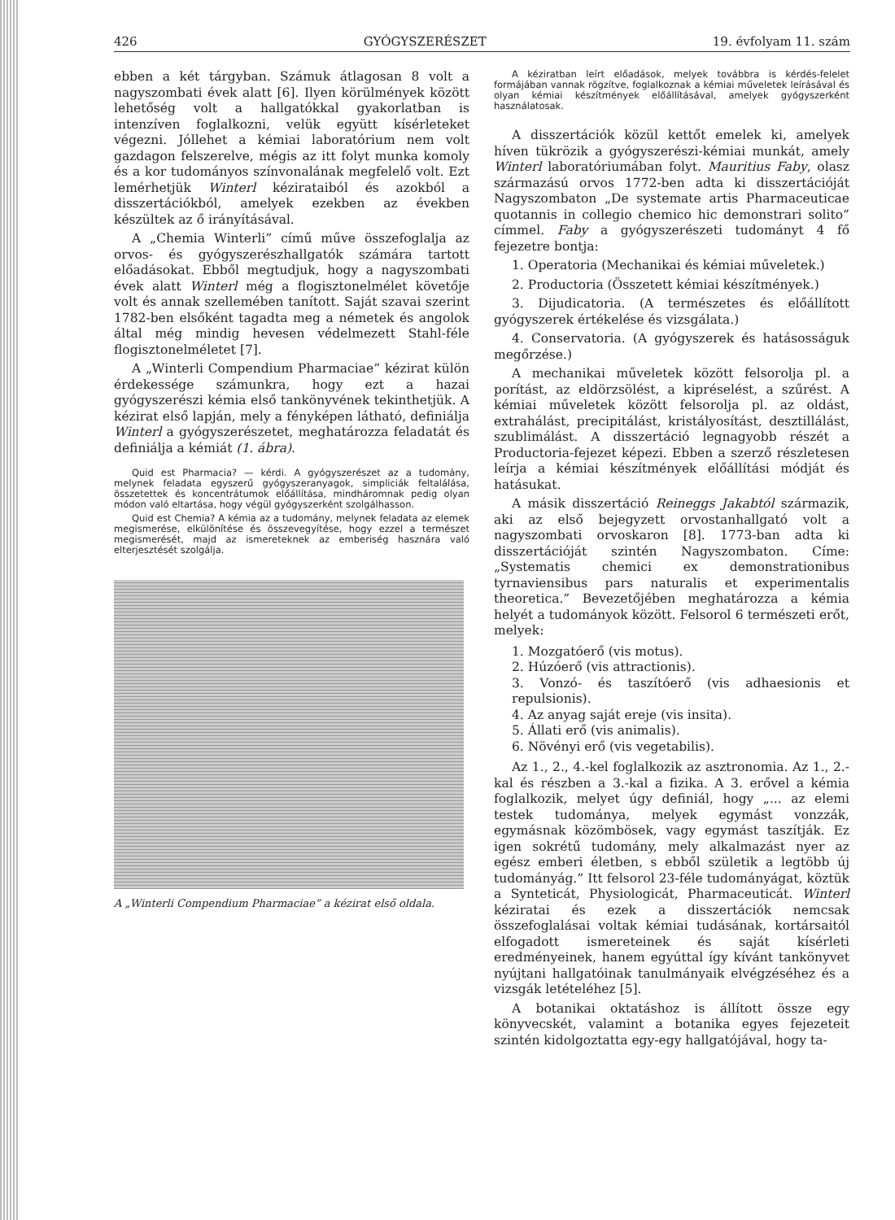426 GYÓGYSZERÉSZET 19. évfolyam 11. szám
ebben a két tárgyban. Számuk átlagosan 8 volt a nagyszombati évek alatt [6]. Ilyen körülmények között lehetőség volt a hallgatókkal gyakorlatban is intenzíven foglalkozni, velük együtt kísérleteket végezni. Jóllehet a kémiai laboratórium nem volt gazdagon felszerelve, mégis az itt folyt munka komoly és a kor tudományos színvonalának megfelelő volt. Ezt lemérhetjük Winterl kézirataiból és azokból a disszertációkból, amelyek ezekben az években készültek az ő irányításával.
A „Chemia Winterli” című műve összefoglalja az orvos- és gyógyszerészhallgatók számára tartott előadásokat. Ebből megtudjuk, hogy a nagyszombati évek alatt Winterl még a flogisztonelmélet követője volt és annak szellemében tanított. Saját szavai szerint 1782-ben elsőként tagadta meg a németek és angolok által még mindig hevesen védelmezett Stahl-féle flogisztonelméletet [7].
A „Winterli Compendium Pharmaciae” kézirat külön érdekessége számunkra, hogy ezt a hazai gyógyszerészi kémia első tankönyvének tekinthetjük. A kézirat első lapján, mely a fényképen látható, definiálja Winterl a gyógyszerészetet, meghatározza feladatát és definiálja a kémiát (1. ábra).
Quid est Pharmacia? — kérdi. A gyógyszerészet az a tudomány, melynek feladata egyszerű gyógyszeranyagok, simpliciák feltalálása, összetettek és koncentrátumok előállítása, mindháromnak pedig olyan módon való eltartása, hogy végül gyógyszerként szolgálhasson.
Quid est Chemia? A kémia az a tudomány, melynek feladata az elemek megismerése, elkülönítése és összevegyítése, hogy ezzel a természet megismerését, majd az ismereteknek az emberiség hasznára való elterjesztését szolgálja.
A „Winterli Compendium Pharmaciae” a kézirat első oldala.
A kéziratban leírt előadások, melyek továbbra is kérdés-felelet formájában vannak rögzítve, foglalkoznak a kémiai műveletek leírásával és olyan kémiai készítmények előállításával, amelyek gyógyszerként használatosak.
A disszertációk közül kettőt emelek ki, amelyek híven tükrözik a gyógyszerészi-kémiai munkát, amely Winterl laboratóriumában folyt. Mauritius Faby, olasz származású orvos 1772-ben adta ki disszertációját Nagyszombaton „De systemate artis Pharmaceuticae quotannis in collegio chemico hic demonstrari solito” címmel. Faby a gyógyszerészeti tudományt 4 fő fejezetre bontja:
1. Operatoria (Mechanikai és kémiai műveletek.)
2. Productoria (Összetett kémiai készítmények.)
3. Dijudicatoria. (A természetes és előállított gyógyszerek értékelése és vizsgálata.)
4. Conservatoria. (A gyógyszerek és hatásosságuk megőrzése.)
A mechanikai műveletek között felsorolja pl. a porítást, az eldörzsölést, a kipréselést, a szűrést. A kémiai műveletek között felsorolja pl. az oldást, extrahálást, precipitálást, kristályosítást, desztillálást, szublimálást. A disszertáció legnagyobb részét a Productoria-fejezet képezi. Ebben a szerző részletesen leírja a kémiai készítmények előállítási módját és hatásukat.
A másik disszertáció Reineggs Jakabtól származik, aki az első bejegyzett orvostanhallgató volt a nagyszombati orvoskaron [8]. 1773-ban adta ki disszertációját szintén Nagyszombaton. Címe: „Systematis chemici ex demonstrationibus tyrnaviensibus pars naturalis et experimentalis theoretica.” Bevezetőjében meghatározza a kémia helyét a tudományok között. Felsorol 6 természeti erőt, melyek:
1. Mozgatóerő (vis motus).
2. Húzóerő (vis attractionis).
3. Vonzó- és taszítóerő (vis adhaesionis et repulsionis).
4. Az anyag saját ereje (vis insita).
5. Állati erő (vis animalis).
6. Növényi erő (vis vegetabilis).
Az 1., 2., 4.-kel foglalkozik az asztronomia. Az 1., 2.-kal és részben a 3.-kal a fizika. A 3. erővel a kémia foglalkozik, melyet úgy definiál, hogy „... az elemi testek tudománya, melyek egymást vonzzák, egymásnak közömbösek, vagy egymást taszítják. Ez igen sokrétű tudomány, mely alkalmazást nyer az egész emberi életben, s ebből születik a legtöbb új tudományág.” Itt felsorol 23-féle tudományágat, köztük a Synteticát, Physiologicát, Pharmaceuticát. Winterl kéziratai és ezek a disszertációk nemcsak összefoglalásai voltak kémiai tudásának, kortársaitól elfogadott ismereteinek és saját kísérleti eredményeinek, hanem egyúttal így kívánt tankönyvet nyújtani hallgatóinak tanulmányaik elvégzéséhez és a vizsgák letételéhez [5].
A botanikai oktatáshoz is állított össze egy könyvecskét, valamint a botanika egyes fejezeteit szintén kidolgoztatta egy-egy hallgatójával, hogy ta-